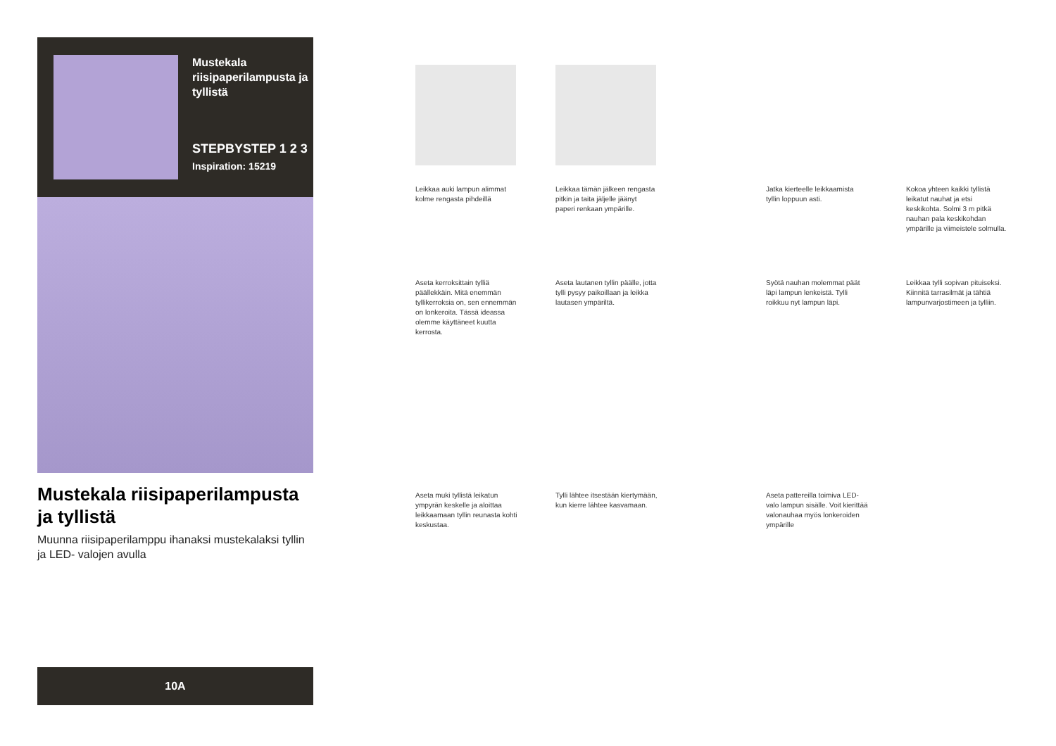Mustekala riisipaperilampusta ja tyllistä
STEPBYSTEP 1 2 3
Inspiration: 15219
Mustekala riisipaperilampusta ja tyllistä
Muunna riisipaperilamppu ihanaksi mustekalaksi tyllin ja LED- valojen avulla
10A
Leikkaa auki lampun alimmat kolme rengasta pihdeillä
Leikkaa tämän jälkeen rengasta pitkin ja taita jäljelle jäänyt paperi renkaan ympärille.
Jatka kierteelle leikkaamista tyllin loppuun asti.
Kokoa yhteen kaikki tyllistä leikatut nauhat ja etsi keskikohta. Solmi 3 m pitkä nauhan pala keskikohdan ympärille ja viimeistele solmulla.
Aseta kerroksittain tylliä päällekkäin. Mitä enemmän tyllikerroksia on, sen ennemmän on lonkeroita. Tässä ideassa olemme käyttäneet kuutta kerrosta.
Aseta lautanen tyllin päälle, jotta tylli pysyy paikoillaan ja leikka lautasen ympäriltä.
Syötä nauhan molemmat päät läpi lampun lenkeistä. Tylli roikkuu nyt lampun läpi.
Leikkaa tylli sopivan pituiseksi. Kiinnitä tarrasilmät ja tähtiä lampunvarjostimeen ja tylliin.
Aseta muki tyllistä leikatun ympyrän keskelle ja aloittaa leikkaamaan tyllin reunasta kohti keskustaa.
Tylli lähtee itsestään kiertymään, kun kierre lähtee kasvamaan.
Aseta pattereilla toimiva LED-valo lampun sisälle. Voit kierittää valonauhaa myös lonkeroiden ympärille